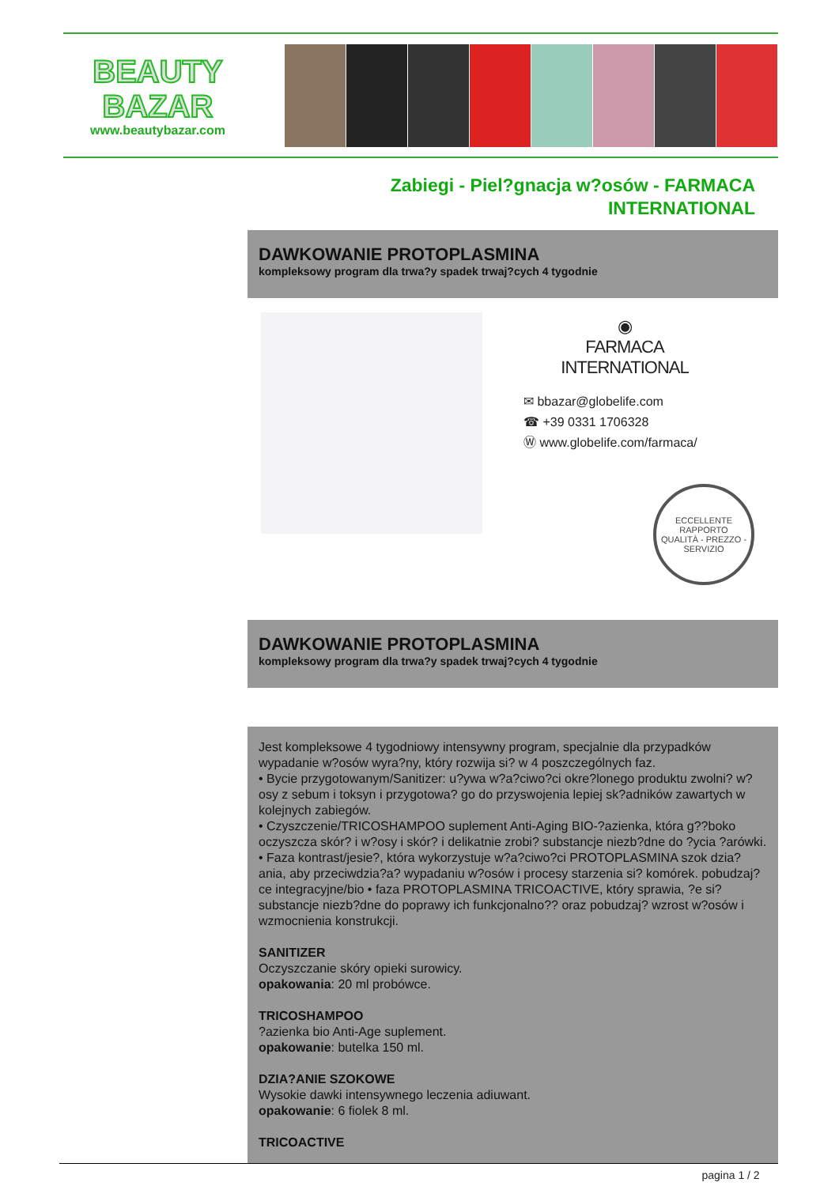BEAUTY
BAZAR
www.beautybazar.com
Zabiegi - Piel?gnacja w?osów - FARMACA INTERNATIONAL
DAWKOWANIE PROTOPLASMINA
kompleksowy program dla trwa?y spadek trwaj?cych 4 tygodnie
◉
FARMACA INTERNATIONAL
✉ bbazar@globelife.com
☎ +39 0331 1706328
Ⓦ www.globelife.com/farmaca/
ECCELLENTE RAPPORTO
QUALITÀ - PREZZO - SERVIZIO
DAWKOWANIE PROTOPLASMINA
kompleksowy program dla trwa?y spadek trwaj?cych 4 tygodnie
Jest kompleksowe 4 tygodniowy intensywny program, specjalnie dla przypadków wypadanie w?osów wyra?ny, który rozwija si? w 4 poszczególnych faz.
• Bycie przygotowanym/Sanitizer: u?ywa w?a?ciwo?ci okre?lonego produktu zwolni? w?osy z sebum i toksyn i przygotowa? go do przyswojenia lepiej sk?adników zawartych w kolejnych zabiegów.
• Czyszczenie/TRICOSHAMPOO suplement Anti-Aging BIO-?azienka, która g??boko oczyszcza skór? i w?osy i skór? i delikatnie zrobi? substancje niezb?dne do ?ycia ?arówki.
• Faza kontrast/jesie?, która wykorzystuje w?a?ciwo?ci PROTOPLASMINA szok dzia?ania, aby przeciwdzia?a? wypadaniu w?osów i procesy starzenia si? komórek. pobudzaj?ce integracyjne/bio • faza PROTOPLASMINA TRICOACTIVE, który sprawia, ?e si? substancje niezb?dne do poprawy ich funkcjonalno?? oraz pobudzaj? wzrost w?osów i wzmocnienia konstrukcji.
SANITIZER
Oczyszczanie skóry opieki surowicy.
opakowania: 20 ml probówce.
TRICOSHAMPOO
?azienka bio Anti-Age suplement.
opakowanie: butelka 150 ml.
DZIA?ANIE SZOKOWE
Wysokie dawki intensywnego leczenia adiuwant.
opakowanie: 6 fiolek 8 ml.
TRICOACTIVE
pagina 1 / 2